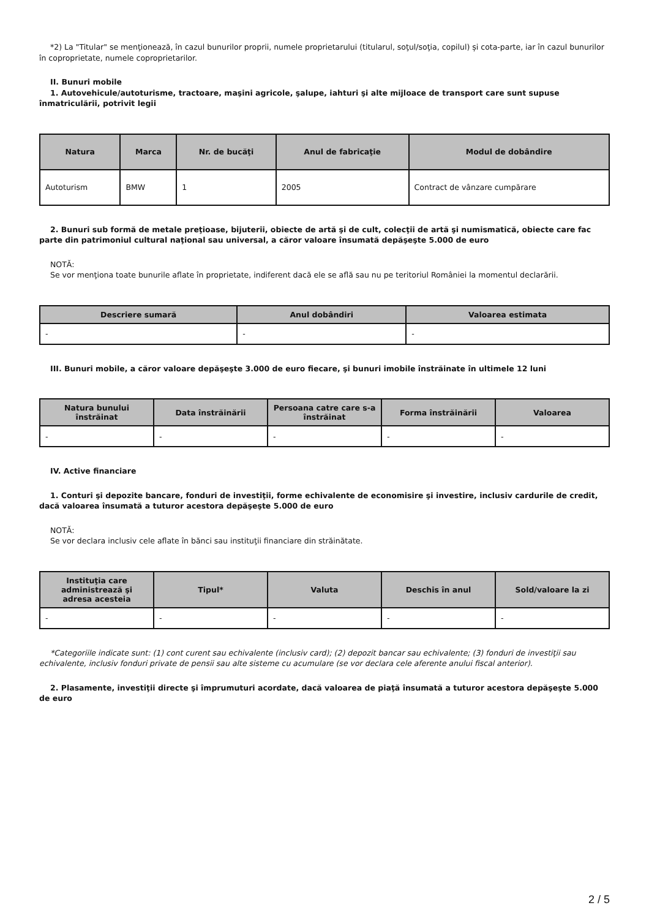*2) La "Titular" se menţionează, în cazul bunurilor proprii, numele proprietarului (titularul, soţul/soţia, copilul) și cota-parte, iar în cazul bunurilor în coproprietate, numele coproprietarilor.
II. Bunuri mobile
1. Autovehicule/autoturisme, tractoare, maşini agricole, şalupe, iahturi şi alte mijloace de transport care sunt supuse înmatriculării, potrivit legii
| Natura | Marca | Nr. de bucăţi | Anul de fabricaţie | Modul de dobândire |
| --- | --- | --- | --- | --- |
| Autoturism | BMW | 1 | 2005 | Contract de vânzare cumpărare |
2. Bunuri sub formă de metale preţioase, bijuterii, obiecte de artă şi de cult, colecţii de artă şi numismatică, obiecte care fac parte din patrimoniul cultural naţional sau universal, a căror valoare însumată depăşeşte 5.000 de euro
NOTĂ:
Se vor menţiona toate bunurile aflate în proprietate, indiferent dacă ele se află sau nu pe teritoriul României la momentul declarării.
| Descriere sumară | Anul dobândiri | Valoarea estimata |
| --- | --- | --- |
| - | - | - |
III. Bunuri mobile, a căror valoare depăşeşte 3.000 de euro fiecare, şi bunuri imobile înstrăinate în ultimele 12 luni
| Natura bunului înstrăinat | Data înstrăinării | Persoana catre care s-a înstrăinat | Forma înstrăinării | Valoarea |
| --- | --- | --- | --- | --- |
| - | - | - | - | - |
IV. Active financiare
1. Conturi şi depozite bancare, fonduri de investiţii, forme echivalente de economisire şi investire, inclusiv cardurile de credit, dacă valoarea însumată a tuturor acestora depăşeşte 5.000 de euro
NOTĂ:
Se vor declara inclusiv cele aflate în bănci sau instituţii financiare din străinătate.
| Instituţia care administrează şi adresa acesteia | Tipul* | Valuta | Deschis în anul | Sold/valoare la zi |
| --- | --- | --- | --- | --- |
| - | - | - | - | - |
*Categoriile indicate sunt: (1) cont curent sau echivalente (inclusiv card); (2) depozit bancar sau echivalente; (3) fonduri de investiţii sau echivalente, inclusiv fonduri private de pensii sau alte sisteme cu acumulare (se vor declara cele aferente anului fiscal anterior).
2. Plasamente, investiţii directe şi împrumuturi acordate, dacă valoarea de piaţă însumată a tuturor acestora depăşeşte 5.000 de euro
2 / 5